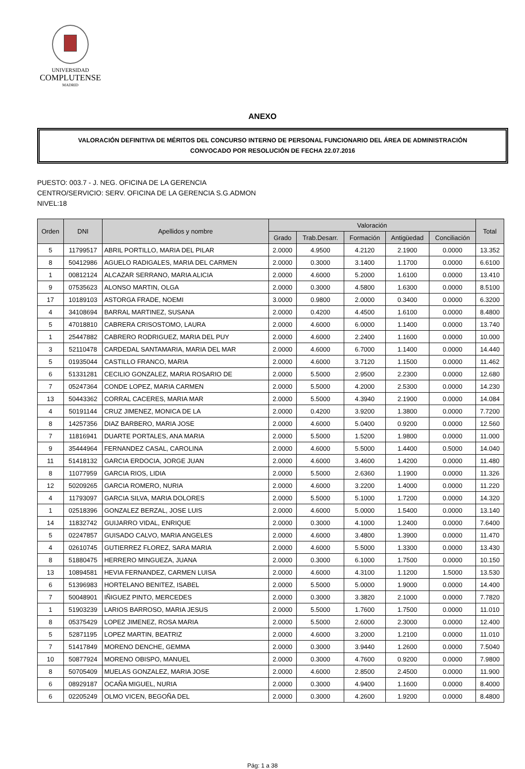UNIVERSIDAD
COMPLUTENSE
MADRID
ANEXO
VALORACIÓN DEFINITIVA DE MÉRITOS DEL CONCURSO INTERNO DE PERSONAL FUNCIONARIO DEL ÁREA DE ADMINISTRACIÓN
CONVOCADO POR RESOLUCIÓN DE FECHA 22.07.2016
PUESTO: 003.7 - J. NEG. OFICINA DE LA GERENCIA
CENTRO/SERVICIO: SERV. OFICINA DE LA GERENCIA S.G.ADMON
NIVEL:18
| Orden | DNI | Apellidos y nombre | Valoración | | | | | Total |
| --- | --- | --- | --- | --- | --- | --- | --- | --- |
| | | | Grado | Trab.Desarr. | Formación | Antigüedad | Conciliación | |
| 5 | 11799517 | ABRIL PORTILLO, MARIA DEL PILAR | 2.0000 | 4.9500 | 4.2120 | 2.1900 | 0.0000 | 13.352 |
| 8 | 50412986 | AGUELO RADIGALES, MARIA DEL CARMEN | 2.0000 | 0.3000 | 3.1400 | 1.1700 | 0.0000 | 6.6100 |
| 1 | 00812124 | ALCAZAR SERRANO, MARIA ALICIA | 2.0000 | 4.6000 | 5.2000 | 1.6100 | 0.0000 | 13.410 |
| 9 | 07535623 | ALONSO MARTIN, OLGA | 2.0000 | 0.3000 | 4.5800 | 1.6300 | 0.0000 | 8.5100 |
| 17 | 10189103 | ASTORGA FRADE, NOEMI | 3.0000 | 0.9800 | 2.0000 | 0.3400 | 0.0000 | 6.3200 |
| 4 | 34108694 | BARRAL MARTINEZ, SUSANA | 2.0000 | 0.4200 | 4.4500 | 1.6100 | 0.0000 | 8.4800 |
| 5 | 47018810 | CABRERA CRISOSTOMO, LAURA | 2.0000 | 4.6000 | 6.0000 | 1.1400 | 0.0000 | 13.740 |
| 1 | 25447882 | CABRERO RODRIGUEZ, MARIA DEL PUY | 2.0000 | 4.6000 | 2.2400 | 1.1600 | 0.0000 | 10.000 |
| 3 | 52110478 | CARDEDAL SANTAMARIA, MARIA DEL MAR | 2.0000 | 4.6000 | 6.7000 | 1.1400 | 0.0000 | 14.440 |
| 5 | 01935044 | CASTILLO FRANCO, MARIA | 2.0000 | 4.6000 | 3.7120 | 1.1500 | 0.0000 | 11.462 |
| 6 | 51331281 | CECILIO GONZALEZ, MARIA ROSARIO DE | 2.0000 | 5.5000 | 2.9500 | 2.2300 | 0.0000 | 12.680 |
| 7 | 05247364 | CONDE LOPEZ, MARIA CARMEN | 2.0000 | 5.5000 | 4.2000 | 2.5300 | 0.0000 | 14.230 |
| 13 | 50443362 | CORRAL CACERES, MARIA MAR | 2.0000 | 5.5000 | 4.3940 | 2.1900 | 0.0000 | 14.084 |
| 4 | 50191144 | CRUZ JIMENEZ, MONICA DE LA | 2.0000 | 0.4200 | 3.9200 | 1.3800 | 0.0000 | 7.7200 |
| 8 | 14257356 | DIAZ BARBERO, MARIA JOSE | 2.0000 | 4.6000 | 5.0400 | 0.9200 | 0.0000 | 12.560 |
| 7 | 11816941 | DUARTE PORTALES, ANA MARIA | 2.0000 | 5.5000 | 1.5200 | 1.9800 | 0.0000 | 11.000 |
| 9 | 35444964 | FERNANDEZ CASAL, CAROLINA | 2.0000 | 4.6000 | 5.5000 | 1.4400 | 0.5000 | 14.040 |
| 11 | 51418132 | GARCIA ERDOCIA, JORGE JUAN | 2.0000 | 4.6000 | 3.4600 | 1.4200 | 0.0000 | 11.480 |
| 8 | 11077959 | GARCIA RIOS, LIDIA | 2.0000 | 5.5000 | 2.6360 | 1.1900 | 0.0000 | 11.326 |
| 12 | 50209265 | GARCIA ROMERO, NURIA | 2.0000 | 4.6000 | 3.2200 | 1.4000 | 0.0000 | 11.220 |
| 4 | 11793097 | GARCIA SILVA, MARIA DOLORES | 2.0000 | 5.5000 | 5.1000 | 1.7200 | 0.0000 | 14.320 |
| 1 | 02518396 | GONZALEZ BERZAL, JOSE LUIS | 2.0000 | 4.6000 | 5.0000 | 1.5400 | 0.0000 | 13.140 |
| 14 | 11832742 | GUIJARRO VIDAL, ENRIQUE | 2.0000 | 0.3000 | 4.1000 | 1.2400 | 0.0000 | 7.6400 |
| 5 | 02247857 | GUISADO CALVO, MARIA ANGELES | 2.0000 | 4.6000 | 3.4800 | 1.3900 | 0.0000 | 11.470 |
| 4 | 02610745 | GUTIERREZ FLOREZ, SARA MARIA | 2.0000 | 4.6000 | 5.5000 | 1.3300 | 0.0000 | 13.430 |
| 8 | 51880475 | HERRERO MINGUEZA, JUANA | 2.0000 | 0.3000 | 6.1000 | 1.7500 | 0.0000 | 10.150 |
| 13 | 10894581 | HEVIA FERNANDEZ, CARMEN LUISA | 2.0000 | 4.6000 | 4.3100 | 1.1200 | 1.5000 | 13.530 |
| 6 | 51396983 | HORTELANO BENITEZ, ISABEL | 2.0000 | 5.5000 | 5.0000 | 1.9000 | 0.0000 | 14.400 |
| 7 | 50048901 | IÑIGUEZ PINTO, MERCEDES | 2.0000 | 0.3000 | 3.3820 | 2.1000 | 0.0000 | 7.7820 |
| 1 | 51903239 | LARIOS BARROSO, MARIA JESUS | 2.0000 | 5.5000 | 1.7600 | 1.7500 | 0.0000 | 11.010 |
| 8 | 05375429 | LOPEZ JIMENEZ, ROSA MARIA | 2.0000 | 5.5000 | 2.6000 | 2.3000 | 0.0000 | 12.400 |
| 5 | 52871195 | LOPEZ MARTIN, BEATRIZ | 2.0000 | 4.6000 | 3.2000 | 1.2100 | 0.0000 | 11.010 |
| 7 | 51417849 | MORENO DENCHE, GEMMA | 2.0000 | 0.3000 | 3.9440 | 1.2600 | 0.0000 | 7.5040 |
| 10 | 50877924 | MORENO OBISPO, MANUEL | 2.0000 | 0.3000 | 4.7600 | 0.9200 | 0.0000 | 7.9800 |
| 8 | 50705409 | MUELAS GONZALEZ, MARIA JOSE | 2.0000 | 4.6000 | 2.8500 | 2.4500 | 0.0000 | 11.900 |
| 6 | 08929187 | OCAÑA MIGUEL, NURIA | 2.0000 | 0.3000 | 4.9400 | 1.1600 | 0.0000 | 8.4000 |
| 6 | 02205249 | OLMO VICEN, BEGOÑA DEL | 2.0000 | 0.3000 | 4.2600 | 1.9200 | 0.0000 | 8.4800 |
Pág: 1 a 38